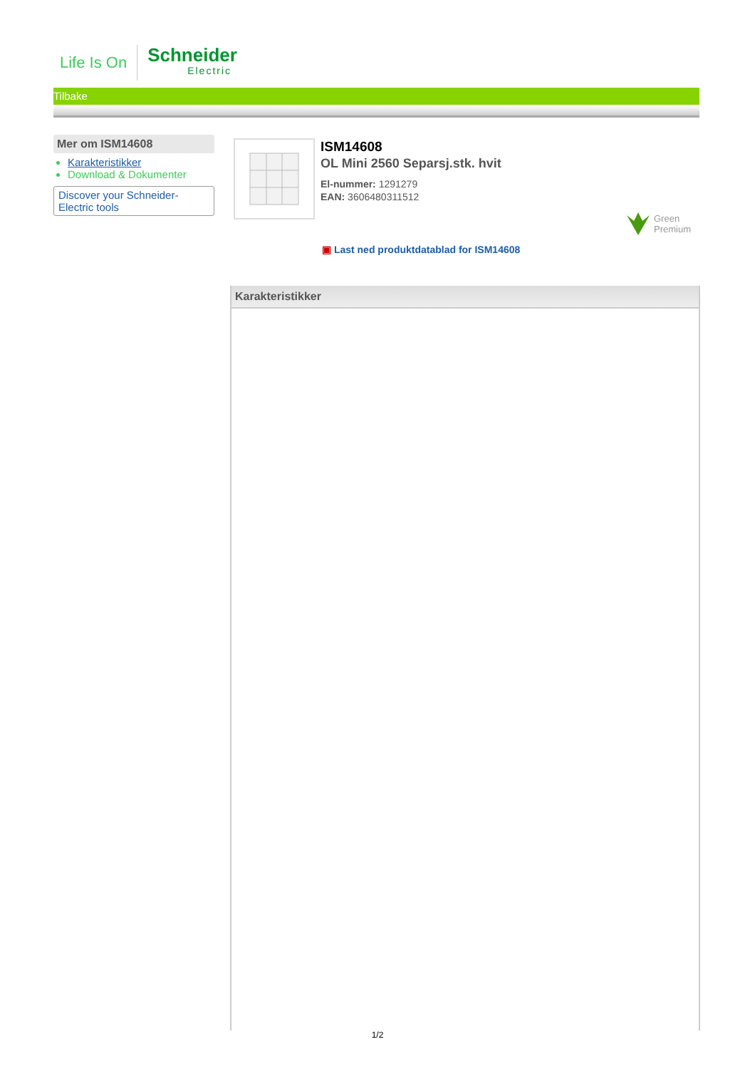Life Is On
Schneider
Electric
Tilbake
Mer om ISM14608
Karakteristikker
Download & Dokumenter
Discover your Schneider-Electric tools
ISM14608
OL Mini 2560 Separsj.stk. hvit
El-nummer: 1291279
EAN: 3606480311512
Green
Premium
▣ Last ned produktdatablad for ISM14608
Karakteristikker
1/2